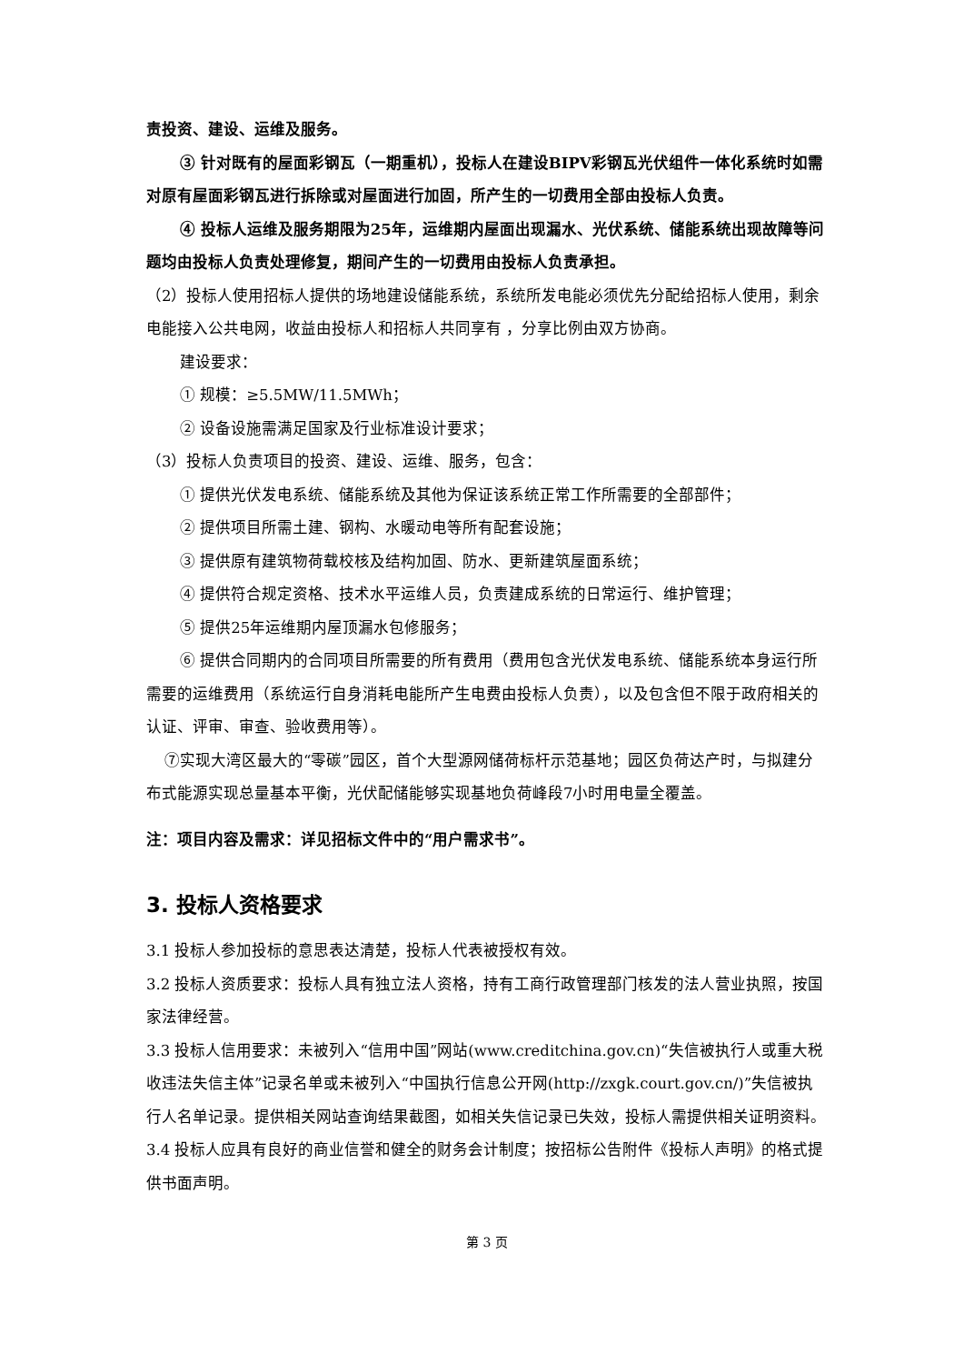责投资、建设、运维及服务。
③ 针对既有的屋面彩钢瓦（一期重机），投标人在建设BIPV彩钢瓦光伏组件一体化系统时如需对原有屋面彩钢瓦进行拆除或对屋面进行加固，所产生的一切费用全部由投标人负责。
④ 投标人运维及服务期限为25年，运维期内屋面出现漏水、光伏系统、储能系统出现故障等问题均由投标人负责处理修复，期间产生的一切费用由投标人负责承担。
（2）投标人使用招标人提供的场地建设储能系统，系统所发电能必须优先分配给招标人使用，剩余电能接入公共电网，收益由投标人和招标人共同享有 ，分享比例由双方协商。
建设要求：
① 规模：≥5.5MW/11.5MWh；
② 设备设施需满足国家及行业标准设计要求；
（3）投标人负责项目的投资、建设、运维、服务，包含：
① 提供光伏发电系统、储能系统及其他为保证该系统正常工作所需要的全部部件；
② 提供项目所需土建、钢构、水暖动电等所有配套设施；
③ 提供原有建筑物荷载校核及结构加固、防水、更新建筑屋面系统；
④ 提供符合规定资格、技术水平运维人员，负责建成系统的日常运行、维护管理；
⑤ 提供25年运维期内屋顶漏水包修服务；
⑥ 提供合同期内的合同项目所需要的所有费用（费用包含光伏发电系统、储能系统本身运行所需要的运维费用（系统运行自身消耗电能所产生电费由投标人负责），以及包含但不限于政府相关的认证、评审、审查、验收费用等）。
⑦实现大湾区最大的“零碳”园区，首个大型源网储荷标杆示范基地；园区负荷达产时，与拟建分布式能源实现总量基本平衡，光伏配储能够实现基地负荷峰段7小时用电量全覆盖。
注：项目内容及需求：详见招标文件中的“用户需求书”。
3. 投标人资格要求
3.1 投标人参加投标的意思表达清楚，投标人代表被授权有效。
3.2 投标人资质要求：投标人具有独立法人资格，持有工商行政管理部门核发的法人营业执照，按国家法律经营。
3.3 投标人信用要求：未被列入“信用中国”网站(www.creditchina.gov.cn)“失信被执行人或重大税收违法失信主体”记录名单或未被列入“中国执行信息公开网(http://zxgk.court.gov.cn/)”失信被执行人名单记录。提供相关网站查询结果截图，如相关失信记录已失效，投标人需提供相关证明资料。
3.4 投标人应具有良好的商业信誉和健全的财务会计制度；按招标公告附件《投标人声明》的格式提供书面声明。
第 3 页